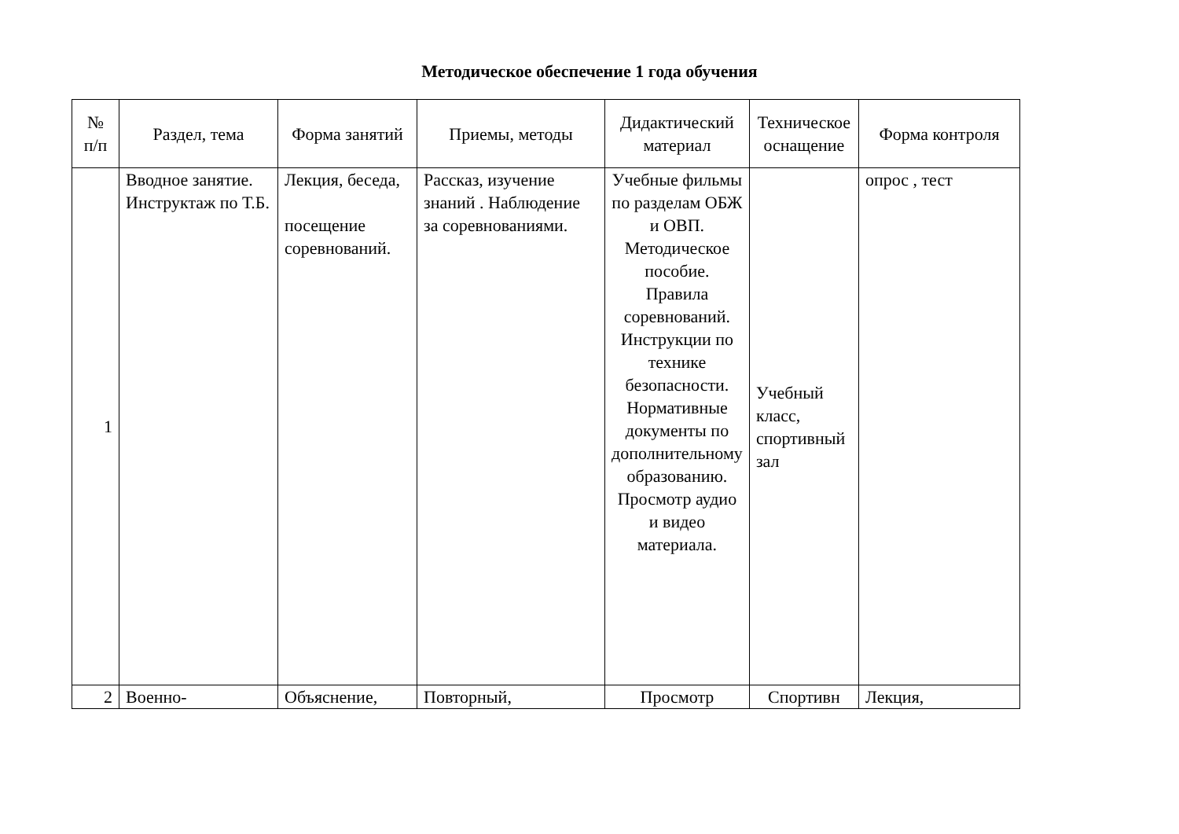Методическое обеспечение 1 года обучения
| № п/п | Раздел, тема | Форма занятий | Приемы, методы | Дидактический материал | Техническое оснащение | Форма контроля |
| --- | --- | --- | --- | --- | --- | --- |
| 1 | Вводное занятие. Инструктаж по Т.Б. | Лекция, беседа, посещение соревнований. | Рассказ, изучение знаний . Наблюдение за соревнованиями. | Учебные фильмы по разделам ОБЖ и ОВП. Методическое пособие. Правила соревнований. Инструкции по технике безопасности. Нормативные документы по дополнительному образованию. Просмотр аудио и видео материала. | Учебный класс, спортивный зал | опрос , тест |
| 2 | Военно- | Объяснение, | Повторный, | Просмотр | Спортивн | Лекция, |